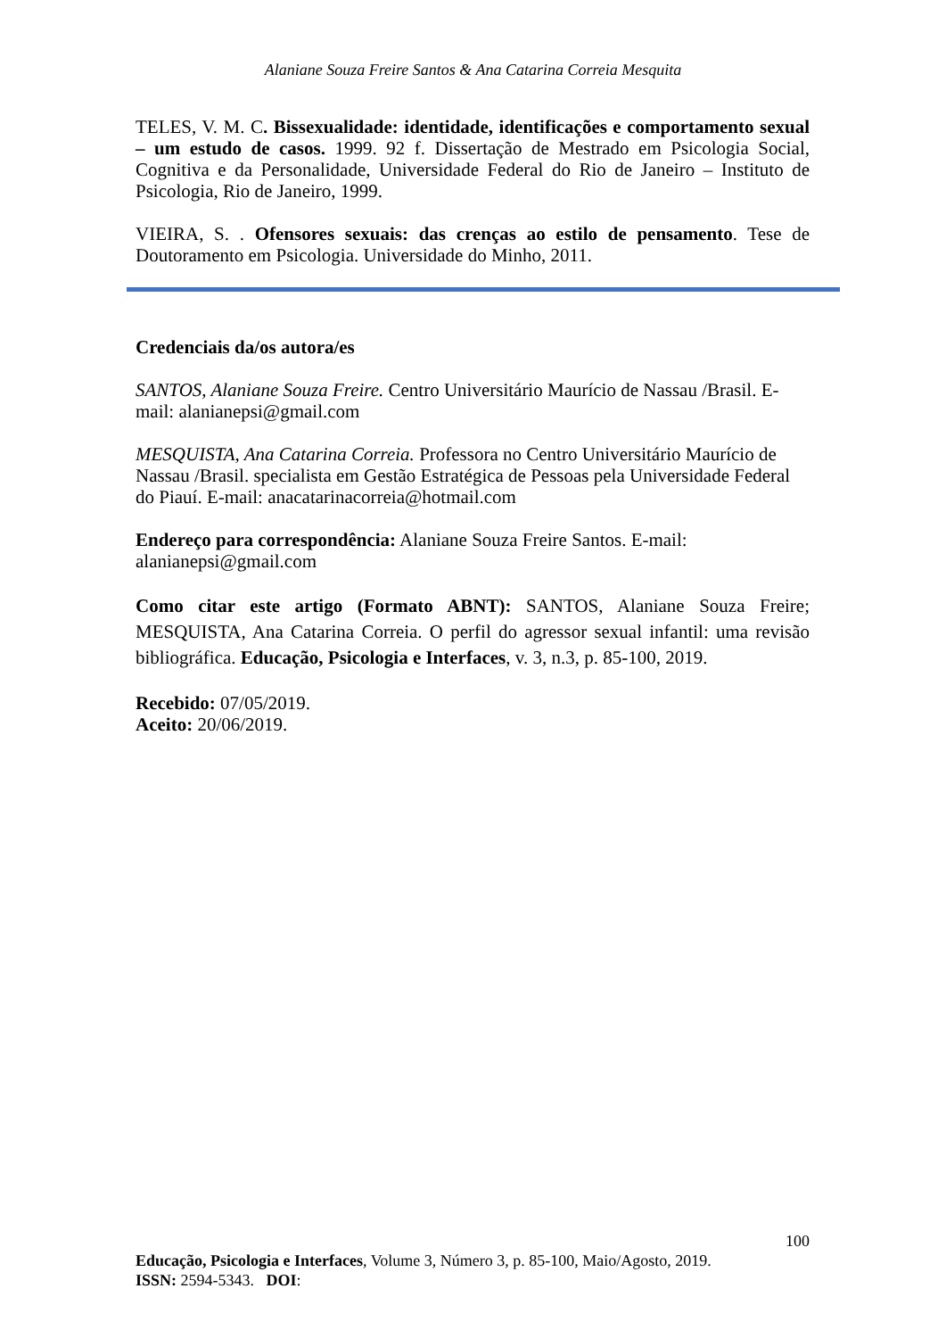Alaniane Souza Freire Santos & Ana Catarina Correia Mesquita
TELES, V. M. C. Bissexualidade: identidade, identificações e comportamento sexual – um estudo de casos. 1999. 92 f. Dissertação de Mestrado em Psicologia Social, Cognitiva e da Personalidade, Universidade Federal do Rio de Janeiro – Instituto de Psicologia, Rio de Janeiro, 1999.
VIEIRA, S. . Ofensores sexuais: das crenças ao estilo de pensamento. Tese de Doutoramento em Psicologia. Universidade do Minho, 2011.
Credenciais da/os autora/es
SANTOS, Alaniane Souza Freire. Centro Universitário Maurício de Nassau /Brasil. E-mail: alanianepsi@gmail.com
MESQUISTA, Ana Catarina Correia. Professora no Centro Universitário Maurício de Nassau /Brasil. specialista em Gestão Estratégica de Pessoas pela Universidade Federal do Piauí. E-mail: anacatarinacorreia@hotmail.com
Endereço para correspondência: Alaniane Souza Freire Santos. E-mail: alanianepsi@gmail.com
Como citar este artigo (Formato ABNT): SANTOS, Alaniane Souza Freire; MESQUISTA, Ana Catarina Correia. O perfil do agressor sexual infantil: uma revisão bibliográfica. Educação, Psicologia e Interfaces, v. 3, n.3, p. 85-100, 2019.
Recebido: 07/05/2019.
Aceito: 20/06/2019.
100
Educação, Psicologia e Interfaces, Volume 3, Número 3, p. 85-100, Maio/Agosto, 2019.
ISSN: 2594-5343. DOI: